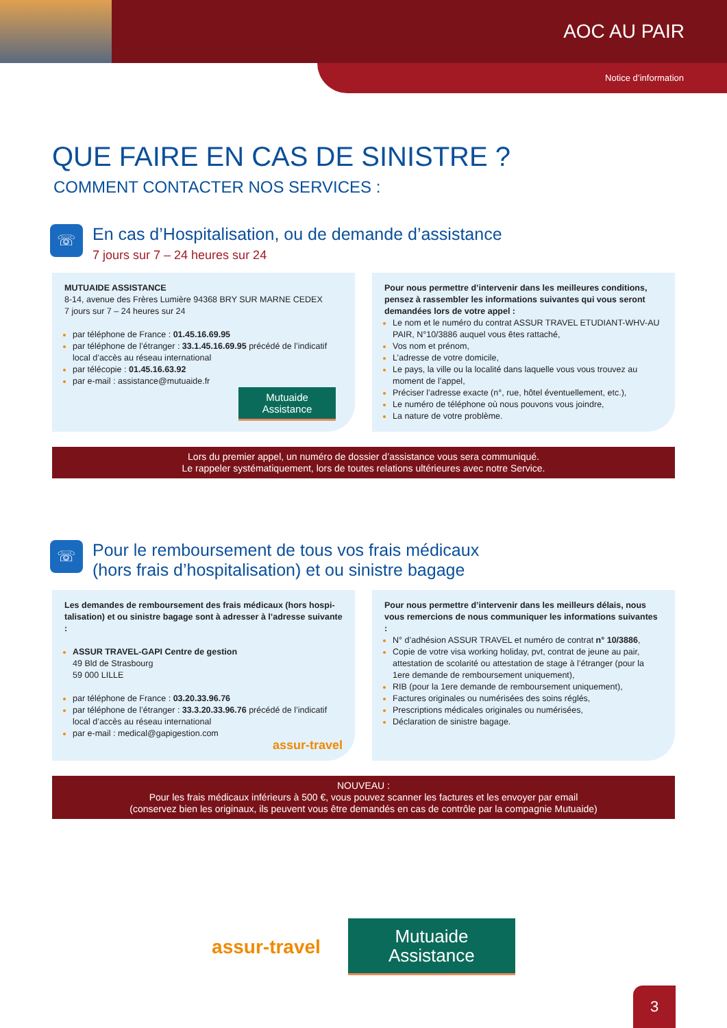AOC AU PAIR
Notice d’information
QUE FAIRE EN CAS DE SINISTRE ?
COMMENT CONTACTER NOS SERVICES :
☏
En cas d’Hospitalisation, ou de demande d’assistance
7 jours sur 7 – 24 heures sur 24
MUTUAIDE ASSISTANCE
8-14, avenue des Frères Lumière 94368 BRY SUR MARNE CEDEX
7 jours sur 7 – 24 heures sur 24
par téléphone de France : 01.45.16.69.95
par téléphone de l’étranger : 33.1.45.16.69.95 précédé de l’indicatif local d’accès au réseau international
par télécopie : 01.45.16.63.92
par e-mail : assistance@mutuaide.fr
Mutuaide
Assistance
Pour nous permettre d’intervenir dans les meilleures conditions, pensez à rassembler les informations suivantes qui vous seront demandées lors de votre appel :
Le nom et le numéro du contrat ASSUR TRAVEL ETUDIANT-WHV-AU PAIR, N°10/3886 auquel vous êtes rattaché,
Vos nom et prénom,
L’adresse de votre domicile,
Le pays, la ville ou la localité dans laquelle vous vous trouvez au moment de l’appel,
Préciser l’adresse exacte (n°, rue, hôtel éventuellement, etc.),
Le numéro de téléphone où nous pouvons vous joindre,
La nature de votre problème.
Lors du premier appel, un numéro de dossier d’assistance vous sera communiqué.
Le rappeler systématiquement, lors de toutes relations ultérieures avec notre Service.
☏
Pour le remboursement de tous vos frais médicaux
(hors frais d’hospitalisation) et ou sinistre bagage
Les demandes de remboursement des frais médicaux (hors hospi-talisation) et ou sinistre bagage sont à adresser à l’adresse suivante :
ASSUR TRAVEL-GAPI Centre de gestion
49 Bld de Strasbourg
59 000 LILLE
par téléphone de France : 03.20.33.96.76
par téléphone de l’étranger : 33.3.20.33.96.76 précédé de l’indicatif local d’accès au réseau international
par e-mail : medical@gapigestion.com
assur-travel
Pour nous permettre d’intervenir dans les meilleurs délais, nous vous remercions de nous communiquer les informations suivantes :
N° d’adhésion ASSUR TRAVEL et numéro de contrat n° 10/3886,
Copie de votre visa working holiday, pvt, contrat de jeune au pair, attestation de scolarité ou attestation de stage à l’étranger (pour la 1ere demande de remboursement uniquement),
RIB (pour la 1ere demande de remboursement uniquement),
Factures originales ou numérisées des soins réglés,
Prescriptions médicales originales ou numérisées,
Déclaration de sinistre bagage.
NOUVEAU :
Pour les frais médicaux inférieurs à 500 €, vous pouvez scanner les factures et les envoyer par email
(conservez bien les originaux, ils peuvent vous être demandés en cas de contrôle par la compagnie Mutuaide)
assur-travel
Mutuaide
Assistance
3